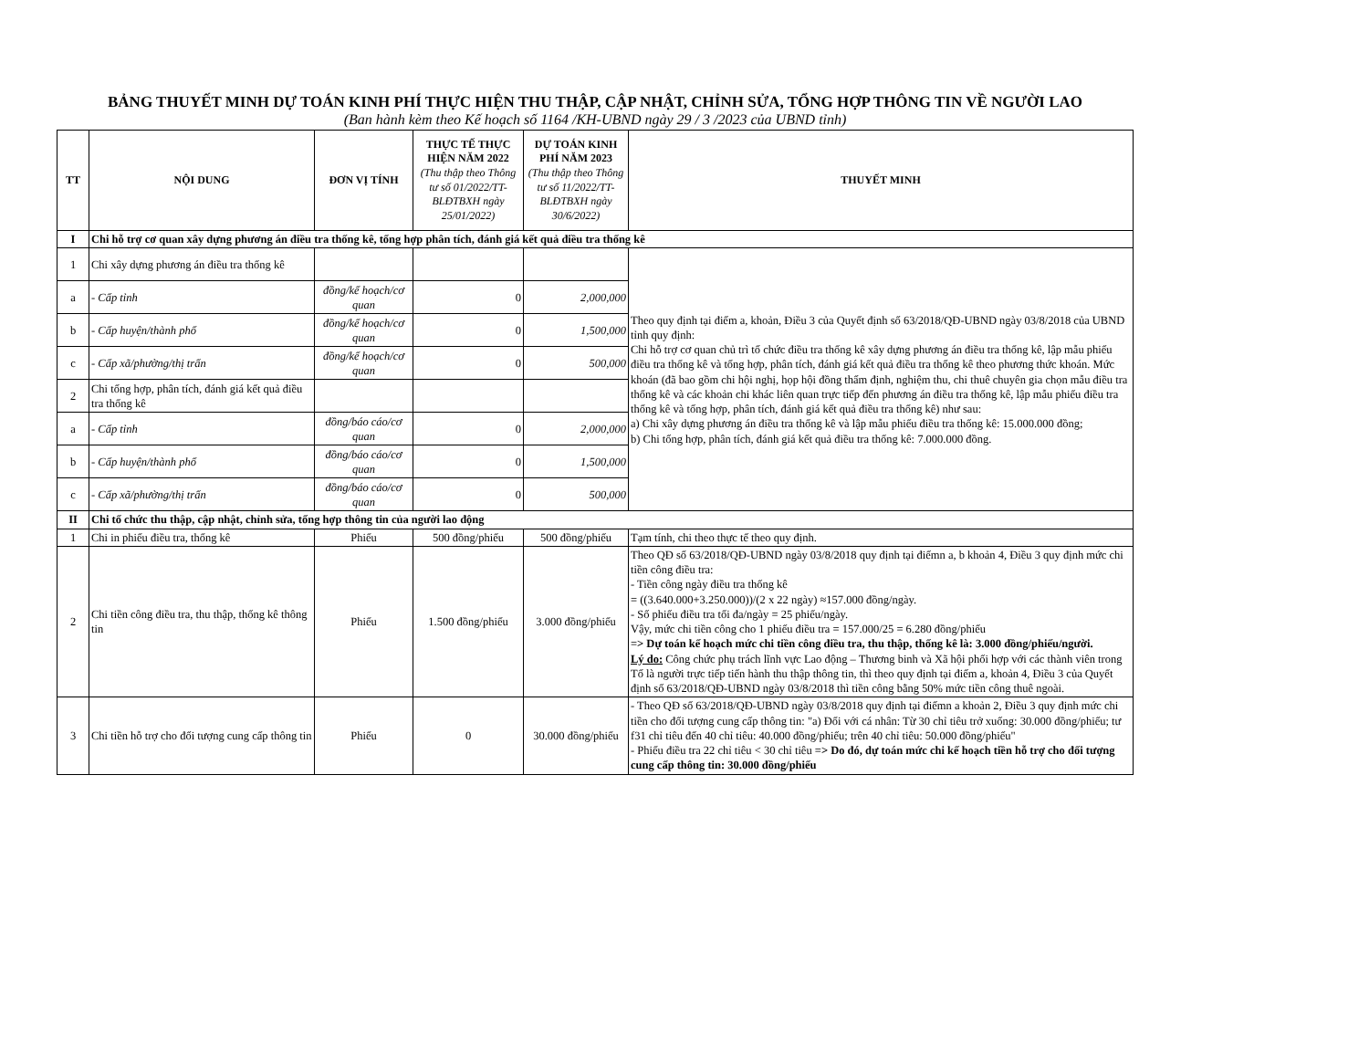BẢNG THUYẾT MINH DỰ TOÁN KINH PHÍ THỰC HIỆN THU THẬP, CẬP NHẬT, CHỈNH SỬA, TỔNG HỢP THÔNG TIN VỀ NGƯỜI LAO
(Ban hành kèm theo Kế hoạch số 1164 /KH-UBND ngày 29 / 3 /2023 của UBND tỉnh)
| TT | NỘI DUNG | ĐƠN VỊ TÍNH | THỰC TẾ THỰC HIỆN NĂM 2022 (Thu thập theo Thông tư số 01/2022/TT-BLĐTBXH ngày 25/01/2022) | DỰ TOÁN KINH PHÍ NĂM 2023 (Thu thập theo Thông tư số 11/2022/TT-BLĐTBXH ngày 30/6/2022) | THUYẾT MINH |
| --- | --- | --- | --- | --- | --- |
| I | Chi hỗ trợ cơ quan xây dựng phương án điều tra thống kê, tổng hợp phân tích, đánh giá kết quả điều tra thống kê | | | | |
| 1 | Chi xây dựng phương án điều tra thống kê | | | | Theo quy định tại điểm a, khoản, Điều 3 của Quyết định số 63/2018/QĐ-UBND ngày 03/8/2018 của UBND tỉnh quy định: Chi hỗ trợ cơ quan chủ trì tổ chức điều tra thống kê xây dựng phương án điều tra thống kê, lập mẫu phiếu điều tra thống kê và tổng hợp, phân tích, đánh giá kết quả điều tra thống kê theo phương thức khoán. Mức khoán (đã bao gồm chi hội nghị, họp hội đồng thẩm định, nghiệm thu, chi thuê chuyên gia chọn mẫu điều tra thống kê và các khoản chi khác liên quan trực tiếp đến phương án điều tra thống kê, lập mẫu phiếu điều tra thống kê và tổng hợp, phân tích, đánh giá kết quả điều tra thống kê) như sau: a) Chi xây dựng phương án điều tra thống kê và lập mẫu phiếu điều tra thống kê: 15.000.000 đồng; b) Chi tổng hợp, phân tích, đánh giá kết quả điều tra thống kê: 7.000.000 đồng. |
| a | - Cấp tỉnh | đồng/kế hoạch/cơ quan | 0 | 2,000,000 | |
| b | - Cấp huyện/thành phố | đồng/kế hoạch/cơ quan | 0 | 1,500,000 | |
| c | - Cấp xã/phường/thị trấn | đồng/kế hoạch/cơ quan | 0 | 500,000 | |
| 2 | Chi tổng hợp, phân tích, đánh giá kết quả điều tra thống kê | | | | |
| a | - Cấp tỉnh | đồng/báo cáo/cơ quan | 0 | 2,000,000 | |
| b | - Cấp huyện/thành phố | đồng/báo cáo/cơ quan | 0 | 1,500,000 | |
| c | - Cấp xã/phường/thị trấn | đồng/báo cáo/cơ quan | 0 | 500,000 | |
| II | Chi tổ chức thu thập, cập nhật, chỉnh sửa, tổng hợp thông tin của người lao động | | | | |
| 1 | Chi in phiếu điều tra, thống kê | Phiếu | 500 đồng/phiếu | 500 đồng/phiếu | Tạm tính, chi theo thực tế theo quy định. |
| 2 | Chi tiền công điều tra, thu thập, thống kê thông tin | Phiếu | 1.500 đồng/phiếu | 3.000 đồng/phiếu | Theo QĐ số 63/2018/QĐ-UBND ngày 03/8/2018 quy định tại điểmn a, b khoản 4, Điều 3 quy định mức chi tiền công điều tra: - Tiền công ngày điều tra thống kê = ((3.640.000+3.250.000))/(2 x 22 ngày) ≈157.000 đồng/ngày. - Số phiếu điều tra tối đa/ngày = 25 phiếu/ngày. Vậy, mức chi tiền công cho 1 phiếu điều tra = 157.000/25 = 6.280 đồng/phiếu => Dự toán kế hoạch mức chi tiền công điều tra, thu thập, thống kê là: 3.000 đồng/phiếu/người. Lý do: Công chức phụ trách lĩnh vực Lao động – Thương binh và Xã hội phối hợp với các thành viên trong Tổ là người trực tiếp tiến hành thu thập thông tin, thì theo quy định tại điểm a, khoản 4, Điều 3 của Quyết định số 63/2018/QĐ-UBND ngày 03/8/2018 thì tiền công bằng 50% mức tiền công thuê ngoài. |
| 3 | Chi tiền hỗ trợ cho đối tượng cung cấp thông tin | Phiếu | 0 | 30.000 đồng/phiếu | - Theo QĐ số 63/2018/QĐ-UBND ngày 03/8/2018 quy định tại điểmn a khoản 2, Điều 3 quy định mức chi tiền cho đối tượng cung cấp thông tin: "a) Đối với cá nhân: Từ 30 chỉ tiêu trở xuống: 30.000 đồng/phiếu; tư f31 chỉ tiêu đến 40 chỉ tiêu: 40.000 đồng/phiếu; trên 40 chỉ tiêu: 50.000 đồng/phiếu" - Phiếu điều tra 22 chỉ tiêu < 30 chỉ tiêu => Do đó, dự toán mức chi kế hoạch tiền hỗ trợ cho đối tượng cung cấp thông tin: 30.000 đồng/phiếu |